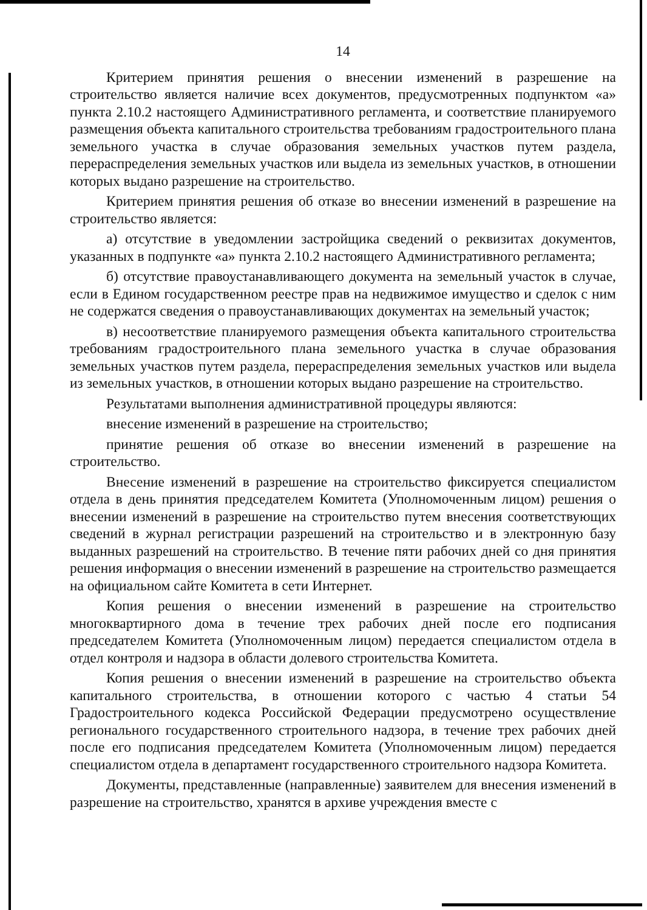14
Критерием принятия решения о внесении изменений в разрешение на строительство является наличие всех документов, предусмотренных подпунктом «а» пункта 2.10.2 настоящего Административного регламента, и соответствие планируемого размещения объекта капитального строительства требованиям градостроительного плана земельного участка в случае образования земельных участков путем раздела, перераспределения земельных участков или выдела из земельных участков, в отношении которых выдано разрешение на строительство.
Критерием принятия решения об отказе во внесении изменений в разрешение на строительство является:
а) отсутствие в уведомлении застройщика сведений о реквизитах документов, указанных в подпункте «а» пункта 2.10.2 настоящего Административного регламента;
б) отсутствие правоустанавливающего документа на земельный участок в случае, если в Едином государственном реестре прав на недвижимое имущество и сделок с ним не содержатся сведения о правоустанавливающих документах на земельный участок;
в) несоответствие планируемого размещения объекта капитального строительства требованиям градостроительного плана земельного участка в случае образования земельных участков путем раздела, перераспределения земельных участков или выдела из земельных участков, в отношении которых выдано разрешение на строительство.
Результатами выполнения административной процедуры являются:
внесение изменений в разрешение на строительство;
принятие решения об отказе во внесении изменений в разрешение на строительство.
Внесение изменений в разрешение на строительство фиксируется специалистом отдела в день принятия председателем Комитета (Уполномоченным лицом) решения о внесении изменений в разрешение на строительство путем внесения соответствующих сведений в журнал регистрации разрешений на строительство и в электронную базу выданных разрешений на строительство. В течение пяти рабочих дней со дня принятия решения информация о внесении изменений в разрешение на строительство размещается на официальном сайте Комитета в сети Интернет.
Копия решения о внесении изменений в разрешение на строительство многоквартирного дома в течение трех рабочих дней после его подписания председателем Комитета (Уполномоченным лицом) передается специалистом отдела в отдел контроля и надзора в области долевого строительства Комитета.
Копия решения о внесении изменений в разрешение на строительство объекта капитального строительства, в отношении которого с частью 4 статьи 54 Градостроительного кодекса Российской Федерации предусмотрено осуществление регионального государственного строительного надзора, в течение трех рабочих дней после его подписания председателем Комитета (Уполномоченным лицом) передается специалистом отдела в департамент государственного строительного надзора Комитета.
Документы, представленные (направленные) заявителем для внесения изменений в разрешение на строительство, хранятся в архиве учреждения вместе с